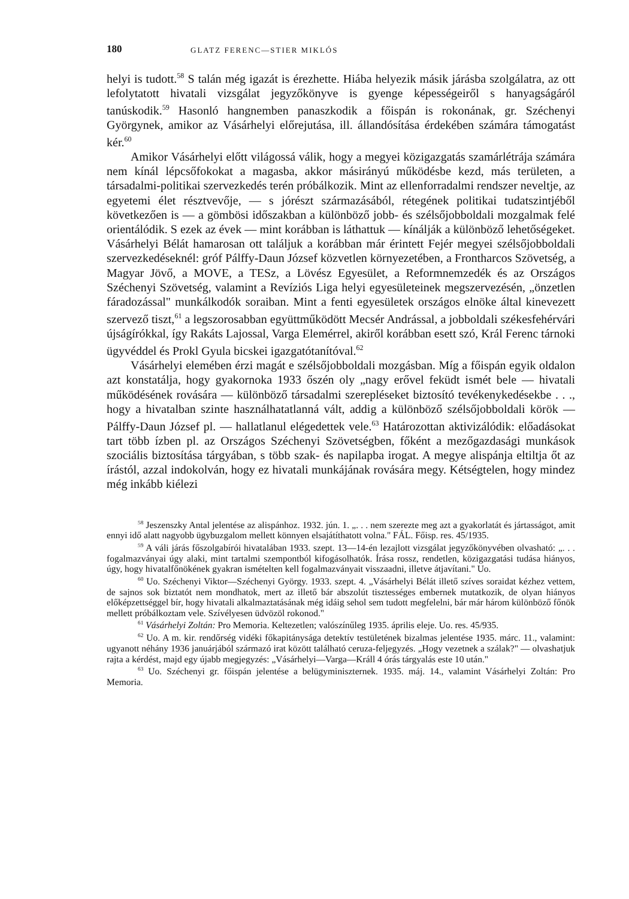180 GLATZ FERENC—STIER MIKLÓS
helyi is tudott.<sup>58</sup> S talán még igazát is érezhette. Hiába helyezik másik járásba szolgálatra, az ott lefolytatott hivatali vizsgálat jegyzőkönyve is gyenge képességeiről s hanyagságáról tanúskodik.<sup>59</sup> Hasonló hangnemben panaszkodik a főispán is rokonának, gr. Széchenyi Györgynek, amikor az Vásárhelyi előrejutása, ill. állandósítása érdekében számára támogatást kér.<sup>60</sup>
Amikor Vásárhelyi előtt világossá válik, hogy a megyei közigazgatás szamárlétrája számára nem kínál lépcsőfokokat a magasba, akkor másirányú működésbe kezd, más területen, a társadalmi-politikai szervezkedés terén próbálkozik. Mint az ellenforradalmi rendszer neveltje, az egyetemi élet résztvevője, — s jórészt származásából, rétegének politikai tudatszintjéből következően is — a gömbösi időszakban a különböző jobb- és szélsőjobboldali mozgalmak felé orientálódik. S ezek az évek — mint korábban is láthattuk — kínálják a különböző lehetőségeket. Vásárhelyi Bélát hamarosan ott találjuk a korábban már érintett Fejér megyei szélsőjobboldali szervezkedéseknél: gróf Pálffy-Daun József közvetlen környezetében, a Frontharcos Szövetség, a Magyar Jövő, a MOVE, a TESz, a Lövész Egyesület, a Reformnemzedék és az Országos Széchenyi Szövetség, valamint a Revíziós Liga helyi egyesületeinek megszervezésén, „önzetlen fáradozással" munkálkodók soraiban. Mint a fenti egyesületek országos elnöke által kinevezett szervező tiszt,<sup>61</sup> a legszorosabban együttműködött Mecsér Andrással, a jobboldali székesfehérvári újságírókkal, így Rakáts Lajossal, Varga Elemérrel, akiről korábban esett szó, Král Ferenc tárnoki ügyvéddel és Prokl Gyula bicskei igazgatótanítóval.<sup>62</sup>
Vásárhelyi elemében érzi magát e szélsőjobboldali mozgásban. Míg a főispán egyik oldalon azt konstatálja, hogy gyakornoka 1933 őszén oly „nagy erővel feküdt ismét bele — hivatali működésének rovására — különböző társadalmi szerepléseket biztosító tevékenykedésekbe . . ., hogy a hivatalban szinte használhatatlanná vált, addig a különböző szélsőjobboldali körök — Pálffy-Daun József pl. — hallatlanul elégedettek vele.<sup>63</sup> Határozottan aktivizálódik: előadásokat tart több ízben pl. az Országos Széchenyi Szövetségben, főként a mezőgazdasági munkások szociális biztosítása tárgyában, s több szak- és napilapba irogat. A megye alispánja eltiltja őt az írástól, azzal indokolván, hogy ez hivatali munkájának rovására megy. Kétségtelen, hogy mindez még inkább kiélezi
<sup>58</sup> Jeszenszky Antal jelentése az alispánhoz. 1932. jún. 1. „. . . nem szerezte meg azt a gyakorlatát és jártasságot, amit ennyi idő alatt nagyobb ügybuzgalom mellett könnyen elsajátíthatott volna." FÁL. Főisp. res. 45/1935.
<sup>59</sup> A váli járás főszolgabírói hivatalában 1933. szept. 13—14-én lezajlott vizsgálat jegyzőkönyvében olvasható: „. . . fogalmazványai úgy alaki, mint tartalmi szempontból kifogásolhatók. Írása rossz, rendetlen, közigazgatási tudása hiányos, úgy, hogy hivatalfőnökének gyakran ismételten kell fogalmazványait visszaadni, illetve átjavítani." Uo.
<sup>60</sup> Uo. Széchenyi Viktor—Széchenyi György. 1933. szept. 4. „Vásárhelyi Bélát illető szíves soraidat kézhez vettem, de sajnos sok biztatót nem mondhatok, mert az illető bár abszolút tisztességes embernek mutatkozik, de olyan hiányos előképzettséggel bír, hogy hivatali alkalmaztatásának még idáig sehol sem tudott megfelelni, bár már három különböző főnök mellett próbálkoztam vele. Szívélyesen üdvözöl rokonod."
<sup>61</sup> Vásárhelyi Zoltán: Pro Memoria. Keltezetlen; valószínűleg 1935. április eleje. Uo. res. 45/935.
<sup>62</sup> Uo. A m. kir. rendőrség vidéki főkapitánysága detektív testületének bizalmas jelentése 1935. márc. 11., valamint: ugyanott néhány 1936 januárjából származó irat között található ceruza-feljegyzés. „Hogy vezetnek a szálak?" — olvashatjuk rajta a kérdést, majd egy újabb megjegyzés: „Vásárhelyi—Varga—Králl 4 órás tárgyalás este 10 után."
<sup>63</sup> Uo. Széchenyi gr. főispán jelentése a belügyminiszternek. 1935. máj. 14., valamint Vásárhelyi Zoltán: Pro Memoria.